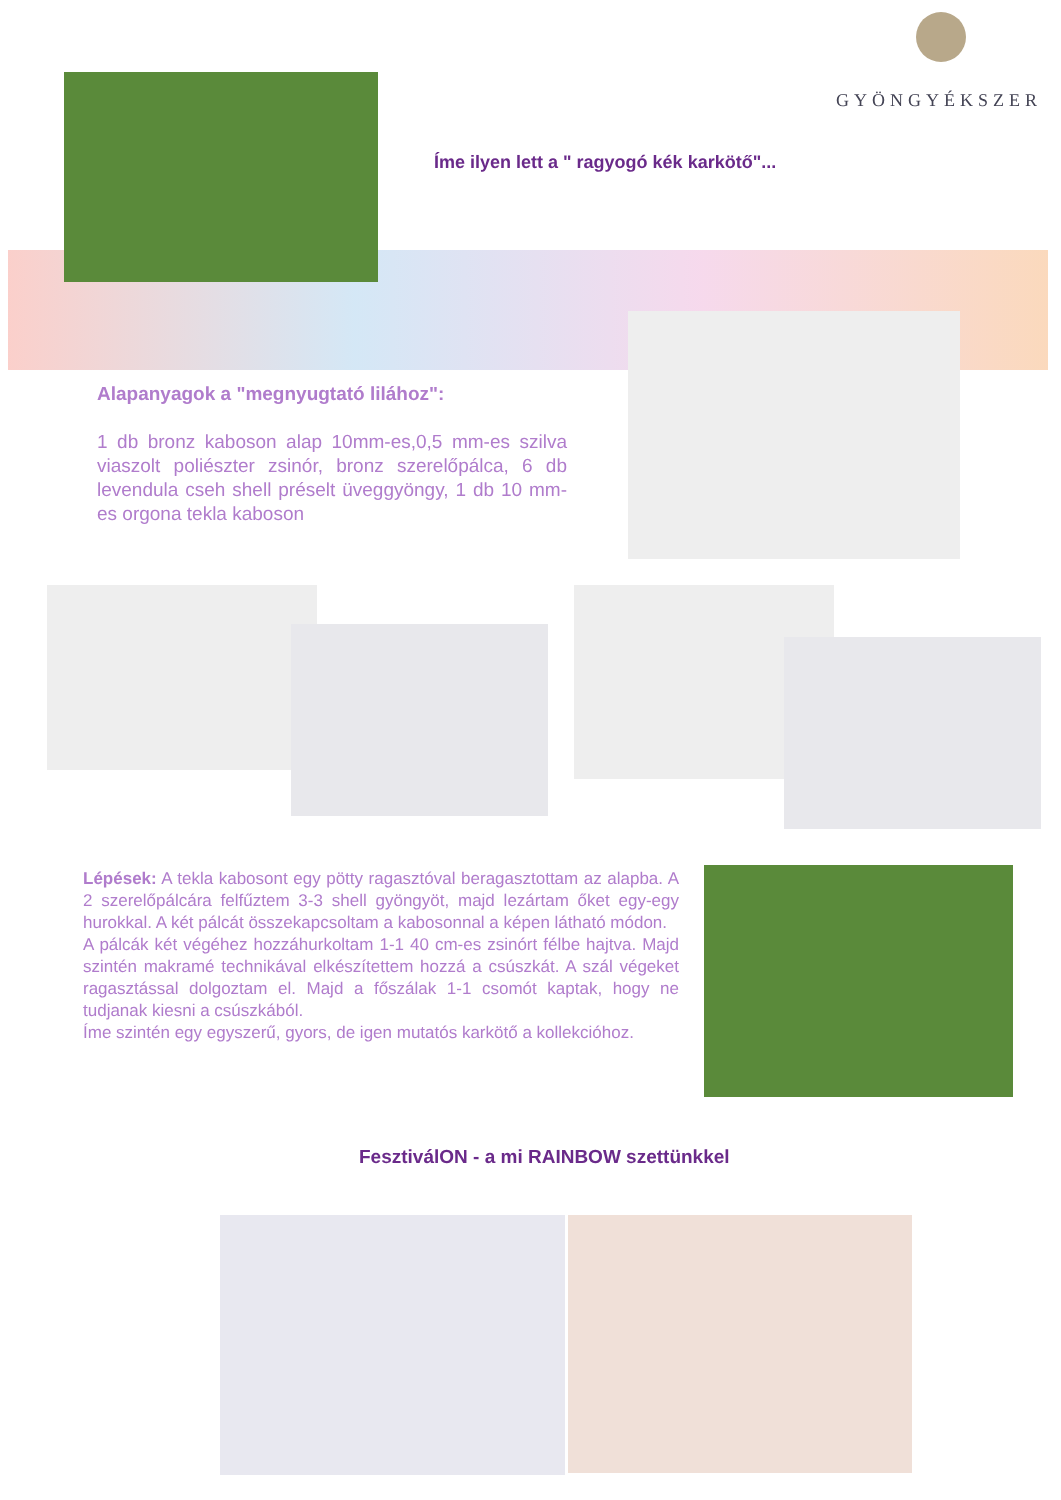GYÖNGYÉKSZER
Íme ilyen lett a " ragyogó kék karkötő"...
Alapanyagok a "megnyugtató lilához":
1 db bronz kaboson alap 10mm-es,0,5 mm-es szilva viaszolt poliészter zsinór, bronz szerelőpálca, 6 db levendula cseh shell préselt üveggyöngy, 1 db 10 mm-es orgona tekla kaboson
Lépések: A tekla kabosont egy pötty ragasztóval beragasztottam az alapba. A 2 szerelőpálcára felfűztem 3-3 shell gyöngyöt, majd lezártam őket egy-egy hurokkal. A két pálcát összekapcsoltam a kabosonnal a képen látható módon.
A pálcák két végéhez hozzáhurkoltam 1-1 40 cm-es zsinórt félbe hajtva. Majd szintén makramé technikával elkészítettem hozzá a csúszkát. A szál végeket ragasztással dolgoztam el. Majd a főszálak 1-1 csomót kaptak, hogy ne tudjanak kiesni a csúszkából.
Íme szintén egy egyszerű, gyors, de igen mutatós karkötő a kollekcióhoz.
FesztiválON - a mi RAINBOW szettünkkel